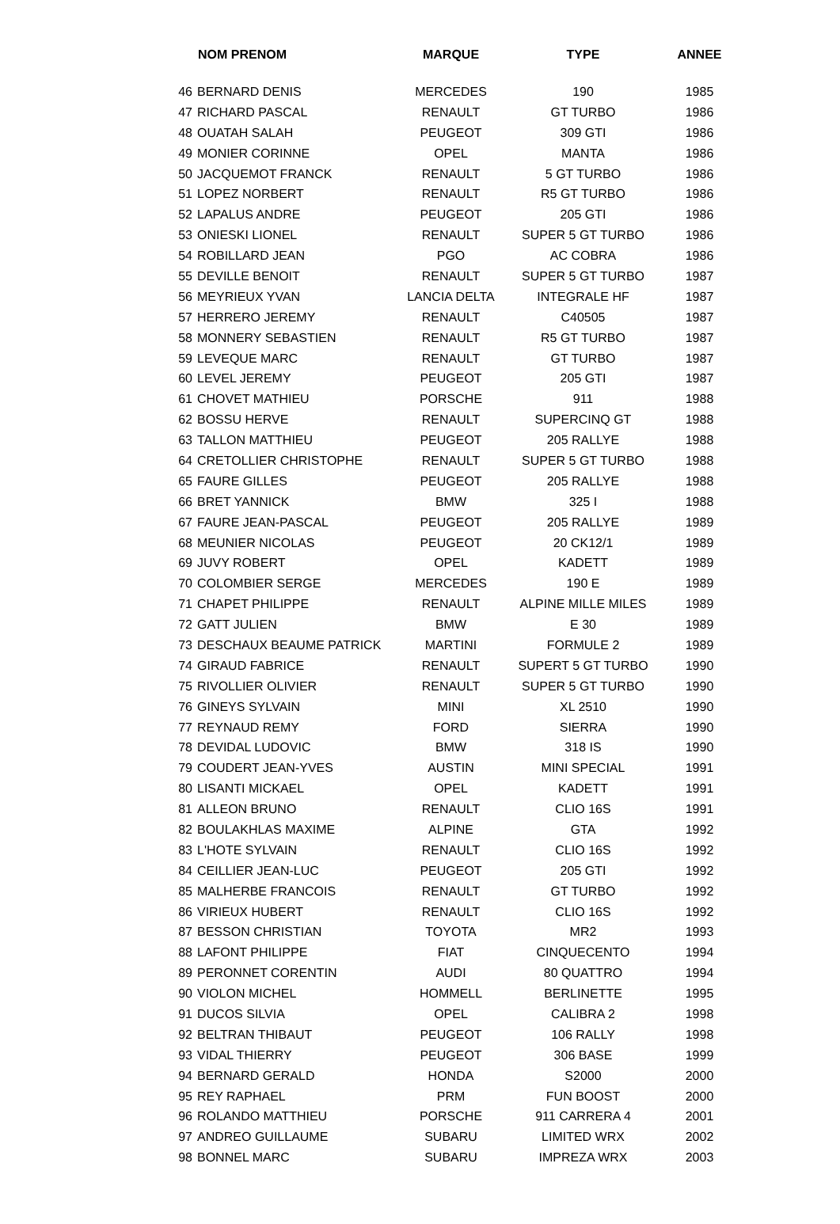| | NOM PRENOM | MARQUE | TYPE | ANNEE |
| --- | --- | --- | --- | --- |
| 46 | BERNARD DENIS | MERCEDES | 190 | 1985 |
| 47 | RICHARD PASCAL | RENAULT | GT TURBO | 1986 |
| 48 | OUATAH SALAH | PEUGEOT | 309 GTI | 1986 |
| 49 | MONIER CORINNE | OPEL | MANTA | 1986 |
| 50 | JACQUEMOT FRANCK | RENAULT | 5 GT TURBO | 1986 |
| 51 | LOPEZ NORBERT | RENAULT | R5 GT TURBO | 1986 |
| 52 | LAPALUS ANDRE | PEUGEOT | 205 GTI | 1986 |
| 53 | ONIESKI LIONEL | RENAULT | SUPER 5 GT TURBO | 1986 |
| 54 | ROBILLARD JEAN | PGO | AC COBRA | 1986 |
| 55 | DEVILLE BENOIT | RENAULT | SUPER 5 GT TURBO | 1987 |
| 56 | MEYRIEUX YVAN | LANCIA DELTA | INTEGRALE HF | 1987 |
| 57 | HERRERO JEREMY | RENAULT | C40505 | 1987 |
| 58 | MONNERY SEBASTIEN | RENAULT | R5 GT TURBO | 1987 |
| 59 | LEVEQUE MARC | RENAULT | GT TURBO | 1987 |
| 60 | LEVEL JEREMY | PEUGEOT | 205 GTI | 1987 |
| 61 | CHOVET MATHIEU | PORSCHE | 911 | 1988 |
| 62 | BOSSU HERVE | RENAULT | SUPERCINQ GT | 1988 |
| 63 | TALLON MATTHIEU | PEUGEOT | 205 RALLYE | 1988 |
| 64 | CRETOLLIER CHRISTOPHE | RENAULT | SUPER 5 GT TURBO | 1988 |
| 65 | FAURE GILLES | PEUGEOT | 205 RALLYE | 1988 |
| 66 | BRET YANNICK | BMW | 325 I | 1988 |
| 67 | FAURE JEAN-PASCAL | PEUGEOT | 205 RALLYE | 1989 |
| 68 | MEUNIER NICOLAS | PEUGEOT | 20 CK12/1 | 1989 |
| 69 | JUVY ROBERT | OPEL | KADETT | 1989 |
| 70 | COLOMBIER SERGE | MERCEDES | 190 E | 1989 |
| 71 | CHAPET PHILIPPE | RENAULT | ALPINE MILLE MILES | 1989 |
| 72 | GATT JULIEN | BMW | E 30 | 1989 |
| 73 | DESCHAUX BEAUME PATRICK | MARTINI | FORMULE 2 | 1989 |
| 74 | GIRAUD FABRICE | RENAULT | SUPERT 5 GT TURBO | 1990 |
| 75 | RIVOLLIER OLIVIER | RENAULT | SUPER 5 GT TURBO | 1990 |
| 76 | GINEYS SYLVAIN | MINI | XL 2510 | 1990 |
| 77 | REYNAUD REMY | FORD | SIERRA | 1990 |
| 78 | DEVIDAL LUDOVIC | BMW | 318 IS | 1990 |
| 79 | COUDERT JEAN-YVES | AUSTIN | MINI SPECIAL | 1991 |
| 80 | LISANTI MICKAEL | OPEL | KADETT | 1991 |
| 81 | ALLEON BRUNO | RENAULT | CLIO 16S | 1991 |
| 82 | BOULAKHLAS MAXIME | ALPINE | GTA | 1992 |
| 83 | L'HOTE SYLVAIN | RENAULT | CLIO 16S | 1992 |
| 84 | CEILLIER JEAN-LUC | PEUGEOT | 205 GTI | 1992 |
| 85 | MALHERBE FRANCOIS | RENAULT | GT TURBO | 1992 |
| 86 | VIRIEUX HUBERT | RENAULT | CLIO 16S | 1992 |
| 87 | BESSON CHRISTIAN | TOYOTA | MR2 | 1993 |
| 88 | LAFONT PHILIPPE | FIAT | CINQUECENTO | 1994 |
| 89 | PERONNET CORENTIN | AUDI | 80 QUATTRO | 1994 |
| 90 | VIOLON MICHEL | HOMMELL | BERLINETTE | 1995 |
| 91 | DUCOS SILVIA | OPEL | CALIBRA 2 | 1998 |
| 92 | BELTRAN THIBAUT | PEUGEOT | 106 RALLY | 1998 |
| 93 | VIDAL THIERRY | PEUGEOT | 306 BASE | 1999 |
| 94 | BERNARD GERALD | HONDA | S2000 | 2000 |
| 95 | REY RAPHAEL | PRM | FUN BOOST | 2000 |
| 96 | ROLANDO MATTHIEU | PORSCHE | 911 CARRERA 4 | 2001 |
| 97 | ANDREO GUILLAUME | SUBARU | LIMITED WRX | 2002 |
| 98 | BONNEL MARC | SUBARU | IMPREZA WRX | 2003 |